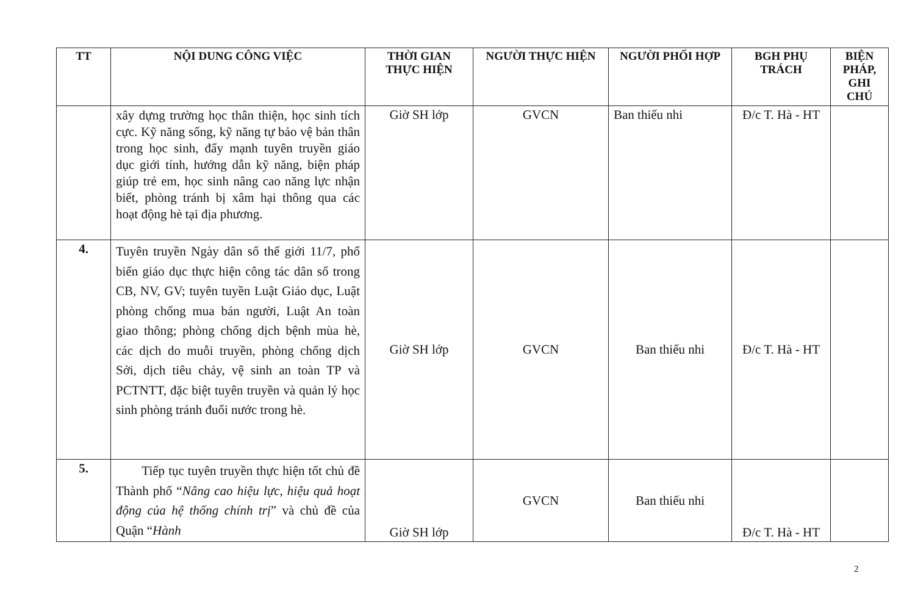| TT | NỘI DUNG CÔNG VIỆC | THỜI GIAN THỰC HIỆN | NGƯỜI THỰC HIỆN | NGƯỜI PHỐI HỢP | BGH PHỤ TRÁCH | BIỆN PHÁP, GHI CHÚ |
| --- | --- | --- | --- | --- | --- | --- |
| | xây dựng trường học thân thiện, học sinh tích cực. Kỹ năng sống, kỹ năng tự bảo vệ bản thân trong học sinh, đẩy mạnh tuyên truyền giáo dục giới tính, hướng dẫn kỹ năng, biện pháp giúp trẻ em, học sinh nâng cao năng lực nhận biết, phòng tránh bị xâm hại thông qua các hoạt động hè tại địa phương. | Giờ SH lớp | GVCN | Ban thiếu nhi | Đ/c T. Hà - HT | |
| 4. | Tuyên truyền Ngày dân số thế giới 11/7, phổ biến giáo dục thực hiện công tác dân số trong CB, NV, GV; tuyên tuyền Luật Giáo dục, Luật phòng chống mua bán người, Luật An toàn giao thông; phòng chống dịch bệnh mùa hè, các dịch do muỗi truyền, phòng chống dịch Sởi, dịch tiêu chảy, vệ sinh an toàn TP và PCTNTT, đặc biệt tuyên truyền và quản lý học sinh phòng tránh đuối nước trong hè. | Giờ SH lớp | GVCN | Ban thiếu nhi | Đ/c T. Hà - HT | |
| 5. | Tiếp tục tuyên truyền thực hiện tốt chủ đề Thành phố “ Nâng cao hiệu lực, hiệu quả hoạt động của hệ thống chính trị ” và chủ đề của Quận “ Hành | Giờ SH lớp | GVCN | Ban thiếu nhi | Đ/c T. Hà - HT | |
2